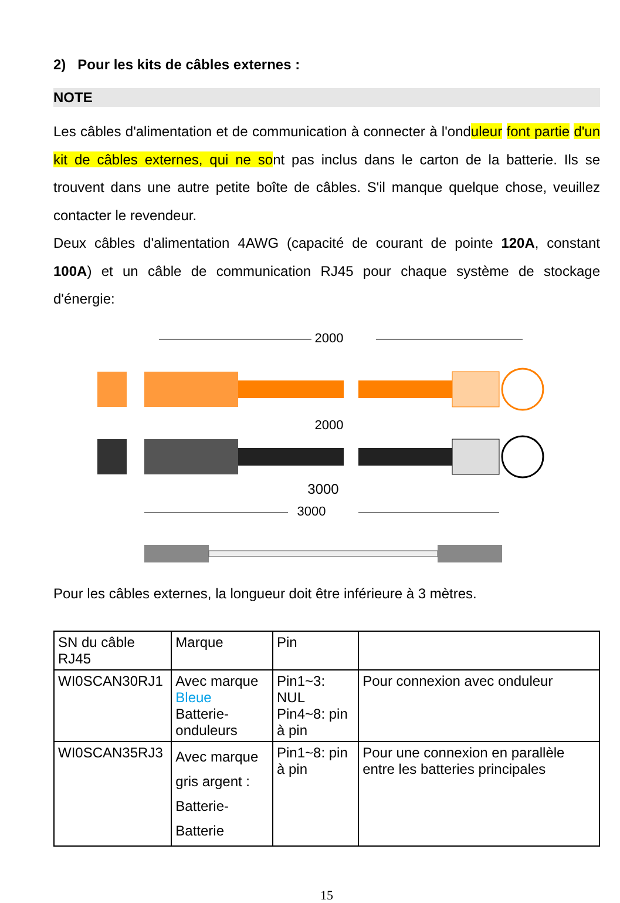2) Pour les kits de câbles externes :
NOTE
Les câbles d'alimentation et de communication à connecter à l'onduleur font partie d'un kit de câbles externes, qui ne sont pas inclus dans le carton de la batterie. Ils se trouvent dans une autre petite boîte de câbles. S'il manque quelque chose, veuillez contacter le revendeur.
Deux câbles d'alimentation 4AWG (capacité de courant de pointe 120A, constant 100A) et un câble de communication RJ45 pour chaque système de stockage d'énergie:
2000
2000
3000
3000
Pour les câbles externes, la longueur doit être inférieure à 3 mètres.
| SN du câble RJ45 | Marque | Pin | |
| WI0SCAN30RJ1 | Avec marque Bleue Batterie-onduleurs | Pin1~3: NUL Pin4~8: pin à pin | Pour connexion avec onduleur |
| WI0SCAN35RJ3 | Avec marque gris argent : Batterie-Batterie | Pin1~8: pin à pin | Pour une connexion en parallèle entre les batteries principales |
15